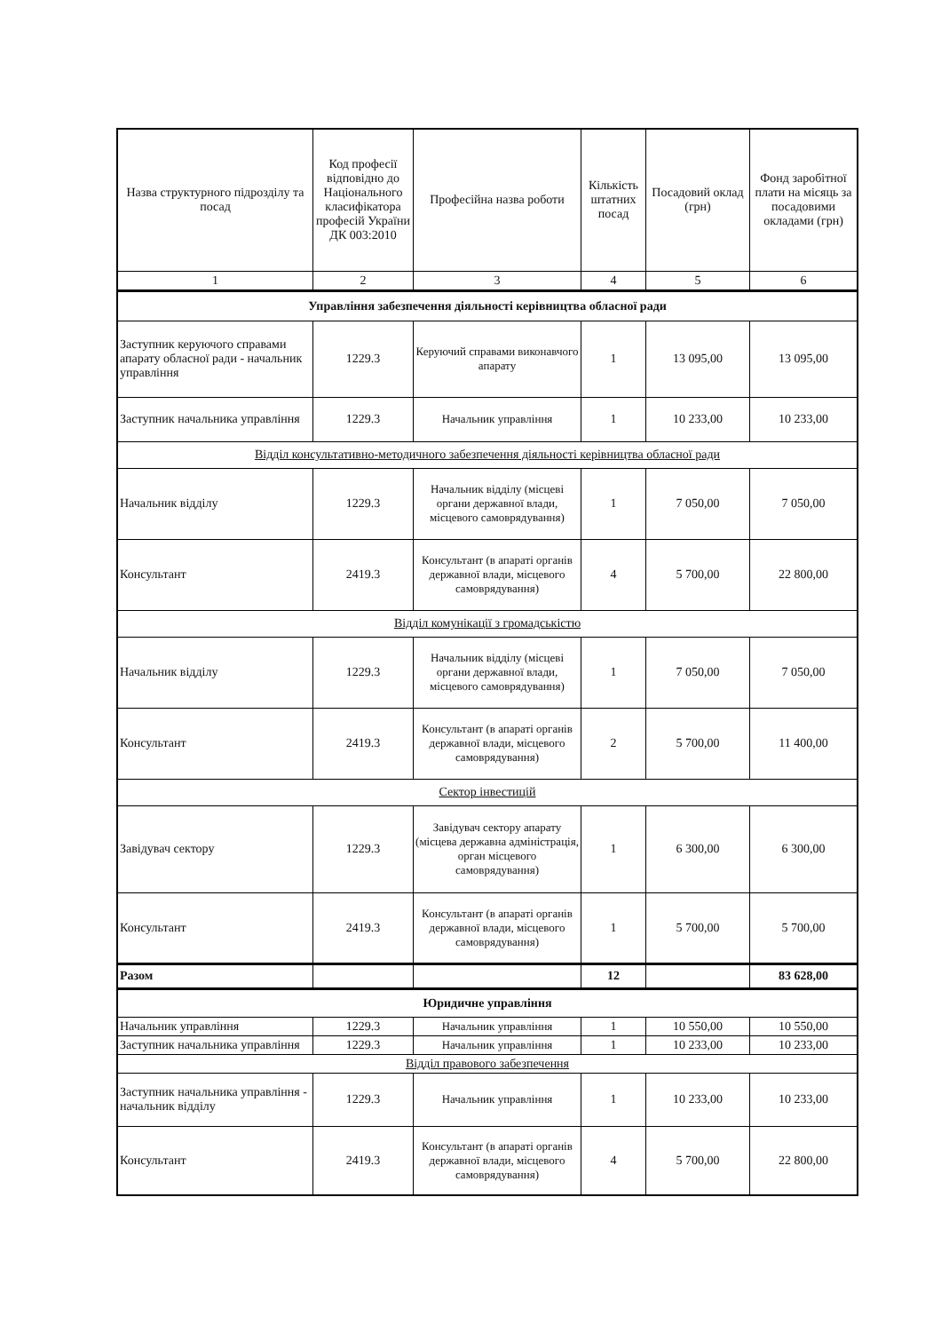| Назва структурного підрозділу та посад | Код професії відповідно до Національного класифікатора професій України ДК 003:2010 | Професійна назва роботи | Кількість штатних посад | Посадовий оклад (грн) | Фонд заробітної плати на місяць за посадовими окладами (грн) |
| --- | --- | --- | --- | --- | --- |
| 1 | 2 | 3 | 4 | 5 | 6 |
| Управління забезпечення діяльності керівництва обласної ради | | | | | |
| Заступник керуючого справами апарату обласної ради - начальник управління | 1229.3 | Керуючий справами виконавчого апарату | 1 | 13 095,00 | 13 095,00 |
| Заступник начальника управління | 1229.3 | Начальник управління | 1 | 10 233,00 | 10 233,00 |
| Відділ консультативно-методичного забезпечення діяльності керівництва обласної ради | | | | | |
| Начальник відділу | 1229.3 | Начальник відділу (місцеві органи державної влади, місцевого самоврядування) | 1 | 7 050,00 | 7 050,00 |
| Консультант | 2419.3 | Консультант (в апараті органів державної влади, місцевого самоврядування) | 4 | 5 700,00 | 22 800,00 |
| Відділ комунікації з громадськістю | | | | | |
| Начальник відділу | 1229.3 | Начальник відділу (місцеві органи державної влади, місцевого самоврядування) | 1 | 7 050,00 | 7 050,00 |
| Консультант | 2419.3 | Консультант (в апараті органів державної влади, місцевого самоврядування) | 2 | 5 700,00 | 11 400,00 |
| Сектор інвестицій | | | | | |
| Завідувач сектору | 1229.3 | Завідувач сектору апарату (місцева державна адміністрація, орган місцевого самоврядування) | 1 | 6 300,00 | 6 300,00 |
| Консультант | 2419.3 | Консультант (в апараті органів державної влади, місцевого самоврядування) | 1 | 5 700,00 | 5 700,00 |
| Разом | | | 12 | | 83 628,00 |
| Юридичне управління | | | | | |
| Начальник управління | 1229.3 | Начальник управління | 1 | 10 550,00 | 10 550,00 |
| Заступник начальника управління | 1229.3 | Начальник управління | 1 | 10 233,00 | 10 233,00 |
| Відділ правового забезпечення | | | | | |
| Заступник начальника управління - начальник відділу | 1229.3 | Начальник управління | 1 | 10 233,00 | 10 233,00 |
| Консультант | 2419.3 | Консультант (в апараті органів державної влади, місцевого самоврядування) | 4 | 5 700,00 | 22 800,00 |